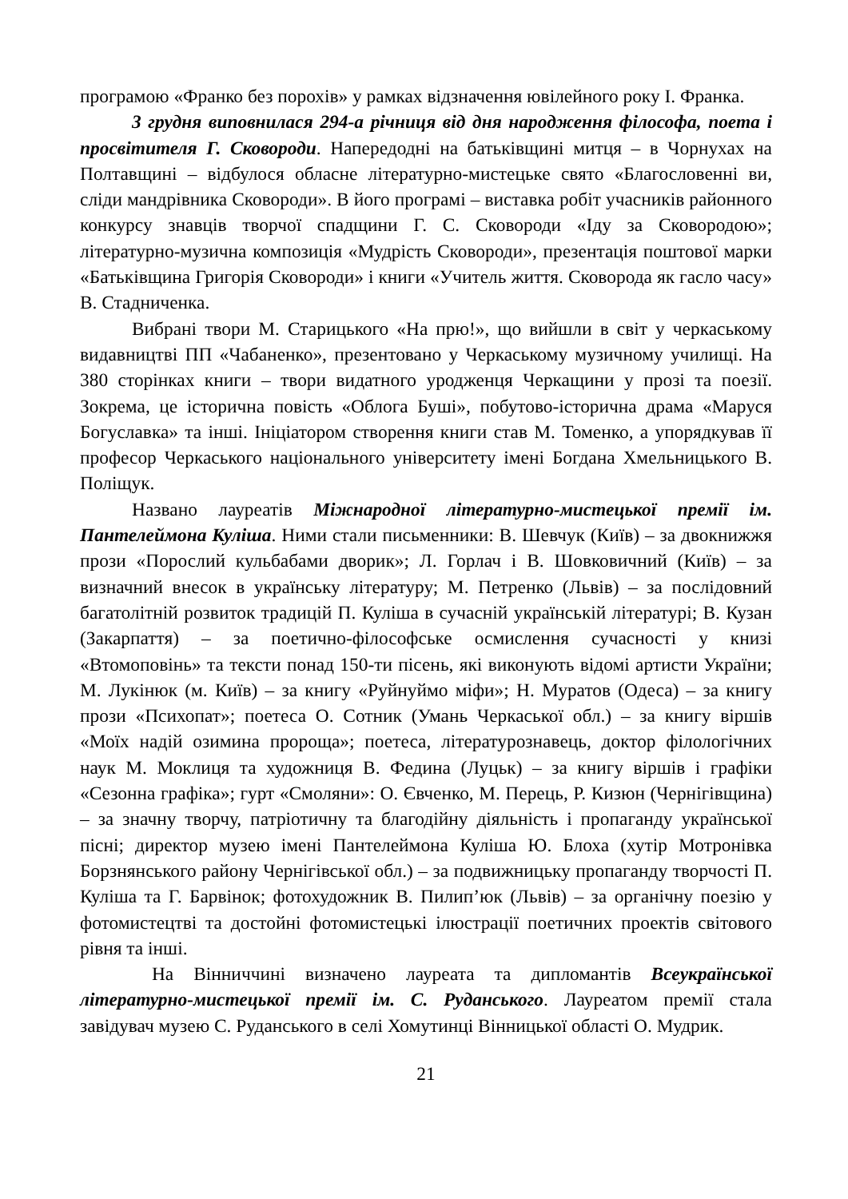програмою «Франко без порохів» у рамках відзначення ювілейного року І. Франка.
3 грудня виповнилася 294-а річниця від дня народження філософа, поета і просвітителя Г. Сковороди. Напередодні на батьківщині митця – в Чорнухах на Полтавщині – відбулося обласне літературно-мистецьке свято «Благословенні ви, сліди мандрівника Сковороди». В його програмі – виставка робіт учасників районного конкурсу знавців творчої спадщини Г. С. Сковороди «Іду за Сковородою»; літературно-музична композиція «Мудрість Сковороди», презентація поштової марки «Батьківщина Григорія Сковороди» і книги «Учитель життя. Сковорода як гасло часу» В. Стадниченка.
Вибрані твори М. Старицького «На прю!», що вийшли в світ у черкаському видавництві ПП «Чабаненко», презентовано у Черкаському музичному училищі. На 380 сторінках книги – твори видатного уродженця Черкащини у прозі та поезії. Зокрема, це історична повість «Облога Буші», побутово-історична драма «Маруся Богуславка» та інші. Ініціатором створення книги став М. Томенко, а упорядкував її професор Черкаського національного університету імені Богдана Хмельницького В. Поліщук.
Названо лауреатів Міжнародної літературно-мистецької премії ім. Пантелеймона Куліша. Ними стали письменники: В. Шевчук (Київ) – за двокнижжя прози «Порослий кульбабами дворик»; Л. Горлач і В. Шовковичний (Київ) – за визначний внесок в українську літературу; М. Петренко (Львів) – за послідовний багатолітній розвиток традицій П. Куліша в сучасній українській літературі; В. Кузан (Закарпаття) – за поетично-філософське осмислення сучасності у книзі «Втомоповінь» та тексти понад 150-ти пісень, які виконують відомі артисти України; М. Лукінюк (м. Київ) – за книгу «Руйнуймо міфи»; Н. Муратов (Одеса) – за книгу прози «Психопат»; поетеса О. Сотник (Умань Черкаської обл.) – за книгу віршів «Моїх надій озимина пророща»; поетеса, літературознавець, доктор філологічних наук М. Моклиця та художниця В. Федина (Луцьк) – за книгу віршів і графіки «Сезонна графіка»; гурт «Смоляни»: О. Євченко, М. Перець, Р. Кизюн (Чернігівщина) – за значну творчу, патріотичну та благодійну діяльність і пропаганду української пісні; директор музею імені Пантелеймона Куліша Ю. Блоха (хутір Мотронівка Борзнянського району Чернігівської обл.) – за подвижницьку пропаганду творчості П. Куліша та Г. Барвінок; фотохудожник В. Пилип’юк (Львів) – за органічну поезію у фотомистецтві та достойні фотомистецькі ілюстрації поетичних проектів світового рівня та інші.
На Вінниччині визначено лауреата та дипломантів Всеукраїнської літературно-мистецької премії ім. С. Руданського. Лауреатом премії стала завідувач музею С. Руданського в селі Хомутинці Вінницької області О. Мудрик.
21